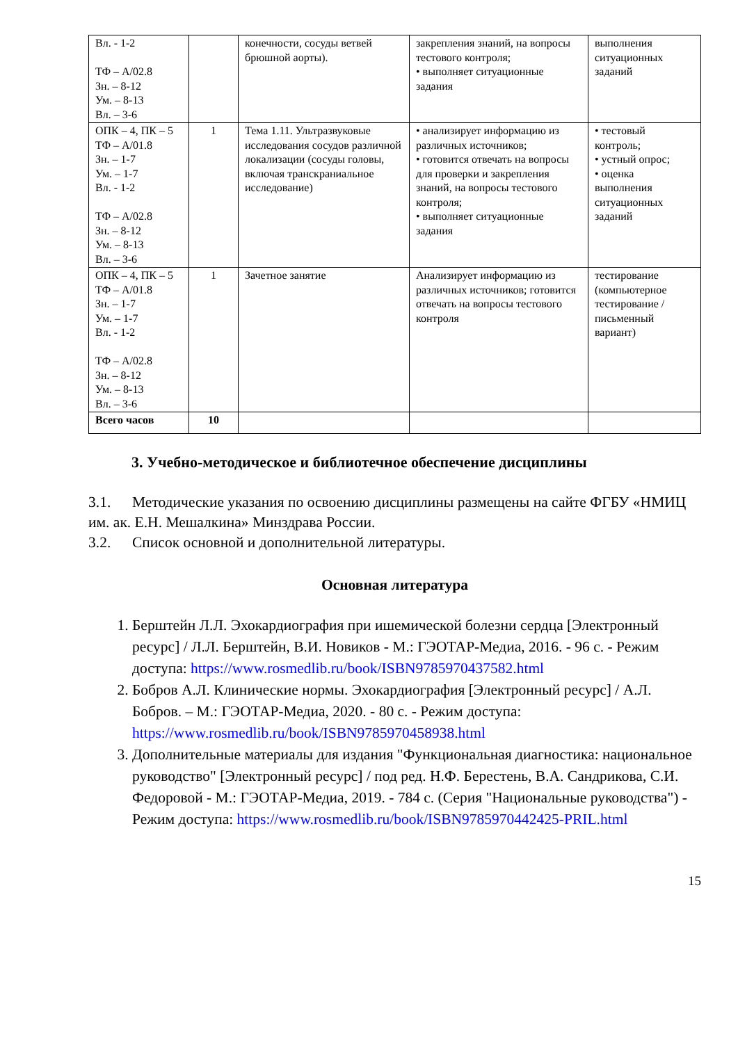| Вл. - 1-2 ТФ – А/02.8 Зн. – 8-12 Ум. – 8-13 Вл. – 3-6 | | конечности, сосуды ветвей брюшной аорты). | закрепления знаний, на вопросы тестового контроля; • выполняет ситуационные задания | выполнения ситуационных заданий |
| ОПК – 4, ПК – 5 ТФ – А/01.8 Зн. – 1-7 Ум. – 1-7 Вл. - 1-2 ТФ – А/02.8 Зн. – 8-12 Ум. – 8-13 Вл. – 3-6 | 1 | Тема 1.11. Ультразвуковые исследования сосудов различной локализации (сосуды головы, включая транскраниальное исследование) | • анализирует информацию из различных источников; • готовится отвечать на вопросы для проверки и закрепления знаний, на вопросы тестового контроля; • выполняет ситуационные задания | • тестовый контроль; • устный опрос; • оценка выполнения ситуационных заданий |
| ОПК – 4, ПК – 5 ТФ – А/01.8 Зн. – 1-7 Ум. – 1-7 Вл. - 1-2 ТФ – А/02.8 Зн. – 8-12 Ум. – 8-13 Вл. – 3-6 | 1 | Зачетное занятие | Анализирует информацию из различных источников; готовится отвечать на вопросы тестового контроля | тестирование (компьютерное тестирование / письменный вариант) |
| Всего часов | 10 | | | |
3. Учебно-методическое и библиотечное обеспечение дисциплины
3.1. Методические указания по освоению дисциплины размещены на сайте ФГБУ «НМИЦ им. ак. Е.Н. Мешалкина» Минздрава России.
3.2. Список основной и дополнительной литературы.
Основная литература
1. Берштейн Л.Л. Эхокардиография при ишемической болезни сердца [Электронный ресурс] / Л.Л. Берштейн, В.И. Новиков - М.: ГЭОТАР-Медиа, 2016. - 96 с. - Режим доступа: https://www.rosmedlib.ru/book/ISBN9785970437582.html
2. Бобров А.Л. Клинические нормы. Эхокардиография [Электронный ресурс] / А.Л. Бобров. – М.: ГЭОТАР-Медиа, 2020. - 80 с. - Режим доступа: https://www.rosmedlib.ru/book/ISBN9785970458938.html
3. Дополнительные материалы для издания "Функциональная диагностика: национальное руководство" [Электронный ресурс] / под ред. Н.Ф. Берестень, В.А. Сандрикова, С.И. Федоровой - М.: ГЭОТАР-Медиа, 2019. - 784 с. (Серия "Национальные руководства") - Режим доступа: https://www.rosmedlib.ru/book/ISBN9785970442425-PRIL.html
15